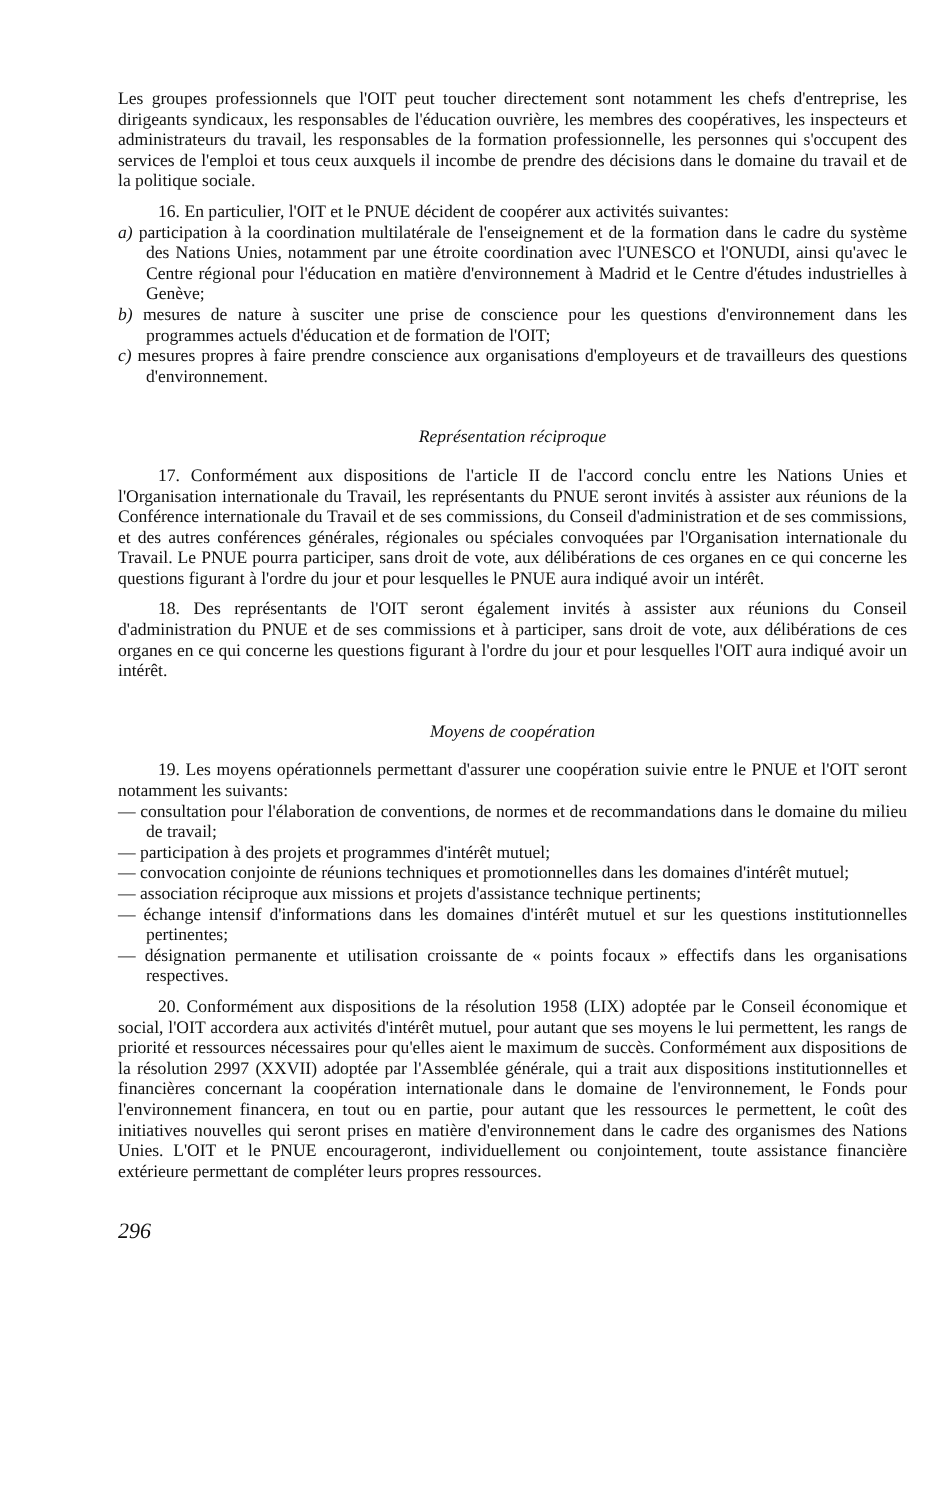Les groupes professionnels que l'OIT peut toucher directement sont notamment les chefs d'entreprise, les dirigeants syndicaux, les responsables de l'éducation ouvrière, les membres des coopératives, les inspecteurs et administrateurs du travail, les responsables de la formation professionnelle, les personnes qui s'occupent des services de l'emploi et tous ceux auxquels il incombe de prendre des décisions dans le domaine du travail et de la politique sociale.
16. En particulier, l'OIT et le PNUE décident de coopérer aux activités suivantes:
a) participation à la coordination multilatérale de l'enseignement et de la formation dans le cadre du système des Nations Unies, notamment par une étroite coordination avec l'UNESCO et l'ONUDI, ainsi qu'avec le Centre régional pour l'éducation en matière d'environnement à Madrid et le Centre d'études industrielles à Genève;
b) mesures de nature à susciter une prise de conscience pour les questions d'environnement dans les programmes actuels d'éducation et de formation de l'OIT;
c) mesures propres à faire prendre conscience aux organisations d'employeurs et de travailleurs des questions d'environnement.
Représentation réciproque
17. Conformément aux dispositions de l'article II de l'accord conclu entre les Nations Unies et l'Organisation internationale du Travail, les représentants du PNUE seront invités à assister aux réunions de la Conférence internationale du Travail et de ses commissions, du Conseil d'administration et de ses commissions, et des autres conférences générales, régionales ou spéciales convoquées par l'Organisation internationale du Travail. Le PNUE pourra participer, sans droit de vote, aux délibérations de ces organes en ce qui concerne les questions figurant à l'ordre du jour et pour lesquelles le PNUE aura indiqué avoir un intérêt.
18. Des représentants de l'OIT seront également invités à assister aux réunions du Conseil d'administration du PNUE et de ses commissions et à participer, sans droit de vote, aux délibérations de ces organes en ce qui concerne les questions figurant à l'ordre du jour et pour lesquelles l'OIT aura indiqué avoir un intérêt.
Moyens de coopération
19. Les moyens opérationnels permettant d'assurer une coopération suivie entre le PNUE et l'OIT seront notamment les suivants:
— consultation pour l'élaboration de conventions, de normes et de recommandations dans le domaine du milieu de travail;
— participation à des projets et programmes d'intérêt mutuel;
— convocation conjointe de réunions techniques et promotionnelles dans les domaines d'intérêt mutuel;
— association réciproque aux missions et projets d'assistance technique pertinents;
— échange intensif d'informations dans les domaines d'intérêt mutuel et sur les questions institutionnelles pertinentes;
— désignation permanente et utilisation croissante de « points focaux » effectifs dans les organisations respectives.
20. Conformément aux dispositions de la résolution 1958 (LIX) adoptée par le Conseil économique et social, l'OIT accordera aux activités d'intérêt mutuel, pour autant que ses moyens le lui permettent, les rangs de priorité et ressources nécessaires pour qu'elles aient le maximum de succès. Conformément aux dispositions de la résolution 2997 (XXVII) adoptée par l'Assemblée générale, qui a trait aux dispositions institutionnelles et financières concernant la coopération internationale dans le domaine de l'environnement, le Fonds pour l'environnement financera, en tout ou en partie, pour autant que les ressources le permettent, le coût des initiatives nouvelles qui seront prises en matière d'environnement dans le cadre des organismes des Nations Unies. L'OIT et le PNUE encourageront, individuellement ou conjointement, toute assistance financière extérieure permettant de compléter leurs propres ressources.
296